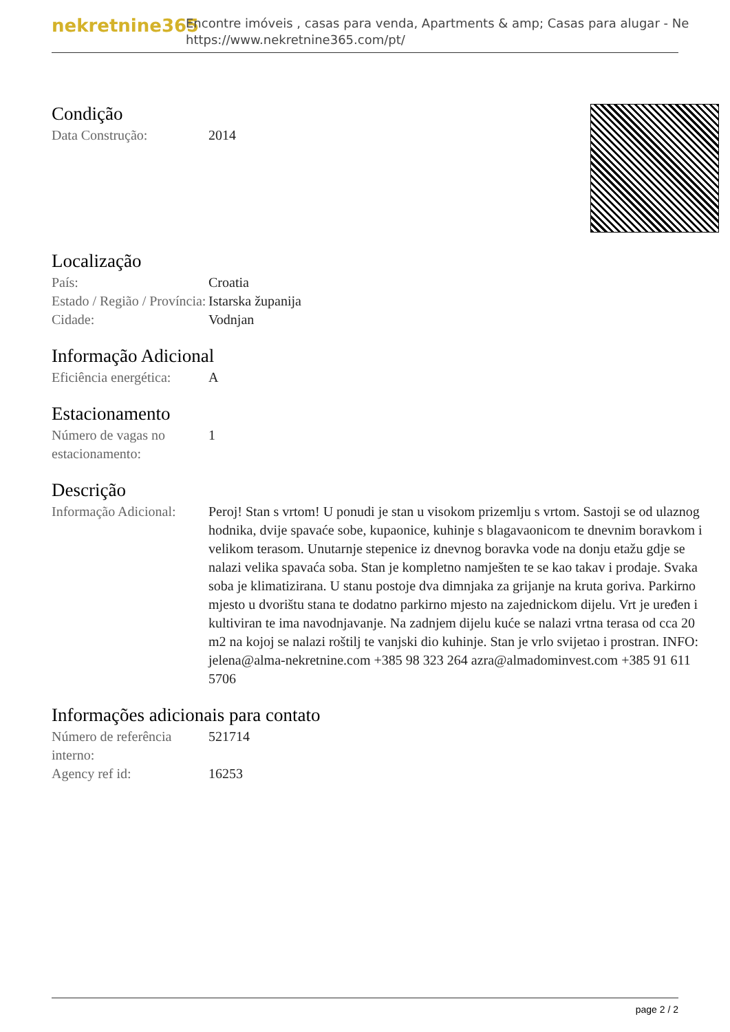nekretnine365
Encontre imóveis , casas para venda, Apartments & amp; Casas para alugar - Ne
https://www.nekretnine365.com/pt/
Condição
| Data Construção: | 2014 |
Localização
| País: | Croatia |
| Estado / Região / Província: | Istarska županija |
| Cidade: | Vodnjan |
Informação Adicional
| Eficiência energética: | A |
Estacionamento
| Número de vagas no estacionamento: | 1 |
Descrição
| Informação Adicional: | Peroj! Stan s vrtom! U ponudi je stan u visokom prizemlju s vrtom. Sastoji se od ulaznog hodnika, dvije spavaće sobe, kupaonice, kuhinje s blagavaonicom te dnevnim boravkom i velikom terasom. Unutarnje stepenice iz dnevnog boravka vode na donju etažu gdje se nalazi velika spavaća soba. Stan je kompletno namješten te se kao takav i prodaje. Svaka soba je klimatizirana. U stanu postoje dva dimnjaka za grijanje na kruta goriva. Parkirno mjesto u dvorištu stana te dodatno parkirno mjesto na zajednickom dijelu. Vrt je uređen i kultiviran te ima navodnjavanje. Na zadnjem dijelu kuće se nalazi vrtna terasa od cca 20 m2 na kojoj se nalazi roštilj te vanjski dio kuhinje. Stan je vrlo svijetao i prostran. INFO: jelena@alma-nekretnine.com +385 98 323 264 azra@almadominvest.com +385 91 611 5706 |
Informações adicionais para contato
| Número de referência interno: | 521714 |
| Agency ref id: | 16253 |
page 2 / 2